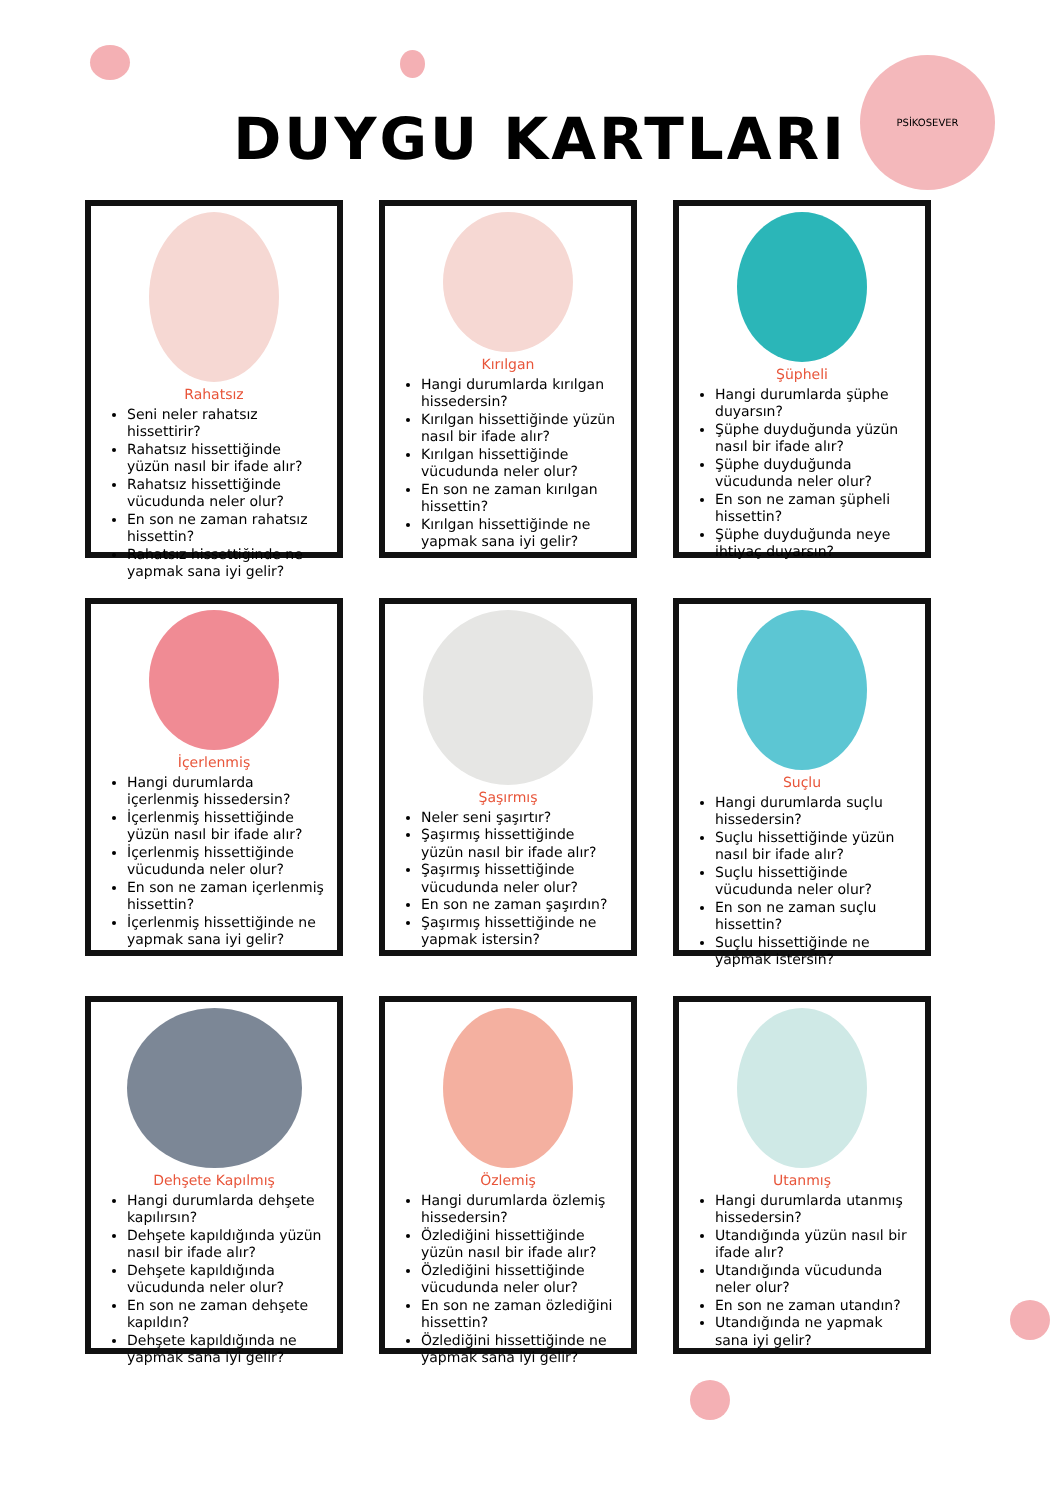PSİKOSEVER
DUYGU KARTLARI
Rahatsız
Seni neler rahatsız hissettirir?
Rahatsız hissettiğinde yüzün nasıl bir ifade alır?
Rahatsız hissettiğinde vücudunda neler olur?
En son ne zaman rahatsız hissettin?
Rahatsız hissettiğinde ne yapmak sana iyi gelir?
Kırılgan
Hangi durumlarda kırılgan hissedersin?
Kırılgan hissettiğinde yüzün nasıl bir ifade alır?
Kırılgan hissettiğinde vücudunda neler olur?
En son ne zaman kırılgan hissettin?
Kırılgan hissettiğinde ne yapmak sana iyi gelir?
Şüpheli
Hangi durumlarda şüphe duyarsın?
Şüphe duyduğunda yüzün nasıl bir ifade alır?
Şüphe duyduğunda vücudunda neler olur?
En son ne zaman şüpheli hissettin?
Şüphe duyduğunda neye ihtiyaç duyarsın?
İçerlenmiş
Hangi durumlarda içerlenmiş hissedersin?
İçerlenmiş hissettiğinde yüzün nasıl bir ifade alır?
İçerlenmiş hissettiğinde vücudunda neler olur?
En son ne zaman içerlenmiş hissettin?
İçerlenmiş hissettiğinde ne yapmak sana iyi gelir?
Şaşırmış
Neler seni şaşırtır?
Şaşırmış hissettiğinde yüzün nasıl bir ifade alır?
Şaşırmış hissettiğinde vücudunda neler olur?
En son ne zaman şaşırdın?
Şaşırmış hissettiğinde ne yapmak istersin?
Suçlu
Hangi durumlarda suçlu hissedersin?
Suçlu hissettiğinde yüzün nasıl bir ifade alır?
Suçlu hissettiğinde vücudunda neler olur?
En son ne zaman suçlu hissettin?
Suçlu hissettiğinde ne yapmak istersin?
Dehşete Kapılmış
Hangi durumlarda dehşete kapılırsın?
Dehşete kapıldığında yüzün nasıl bir ifade alır?
Dehşete kapıldığında vücudunda neler olur?
En son ne zaman dehşete kapıldın?
Dehşete kapıldığında ne yapmak sana iyi gelir?
Özlemiş
Hangi durumlarda özlemiş hissedersin?
Özlediğini hissettiğinde yüzün nasıl bir ifade alır?
Özlediğini hissettiğinde vücudunda neler olur?
En son ne zaman özlediğini hissettin?
Özlediğini hissettiğinde ne yapmak sana iyi gelir?
Utanmış
Hangi durumlarda utanmış hissedersin?
Utandığında yüzün nasıl bir ifade alır?
Utandığında vücudunda neler olur?
En son ne zaman utandın?
Utandığında ne yapmak sana iyi gelir?